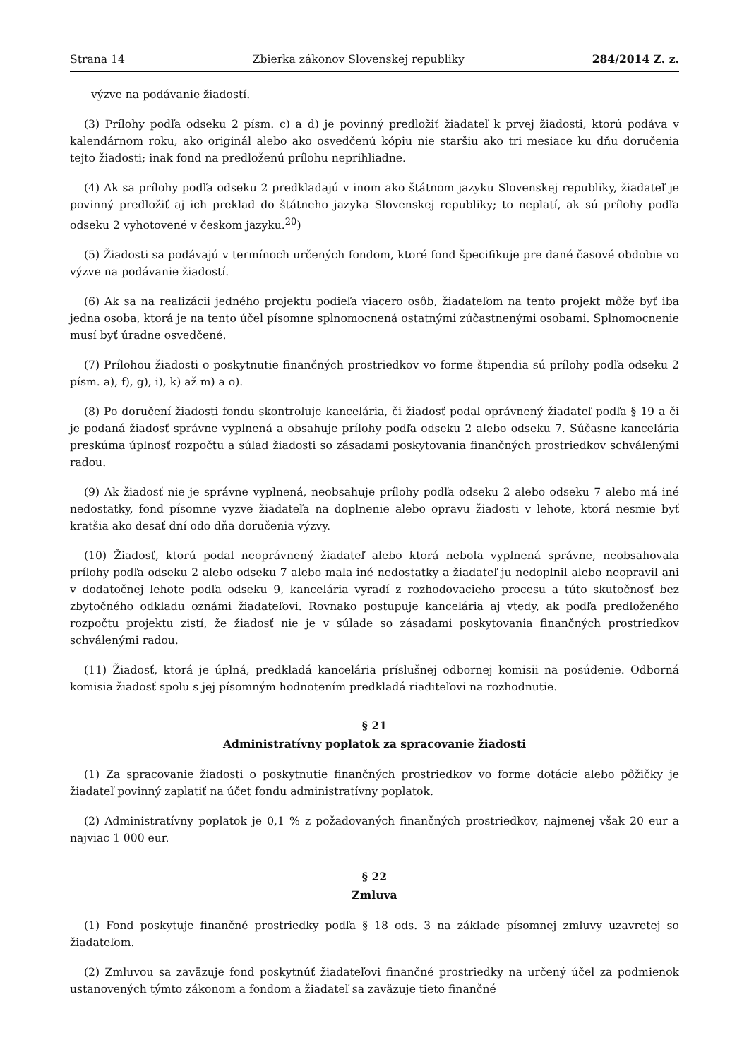Strana 14 Zbierka zákonov Slovenskej republiky 284/2014 Z. z.
výzve na podávanie žiadostí.
(3) Prílohy podľa odseku 2 písm. c) a d) je povinný predložiť žiadateľ k prvej žiadosti, ktorú podáva v kalendárnom roku, ako originál alebo ako osvedčenú kópiu nie staršiu ako tri mesiace ku dňu doručenia tejto žiadosti; inak fond na predloženú prílohu neprihliadne.
(4) Ak sa prílohy podľa odseku 2 predkladajú v inom ako štátnom jazyku Slovenskej republiky, žiadateľ je povinný predložiť aj ich preklad do štátneho jazyka Slovenskej republiky; to neplatí, ak sú prílohy podľa odseku 2 vyhotovené v českom jazyku.<sup>20</sup>)
(5) Žiadosti sa podávajú v termínoch určených fondom, ktoré fond špecifikuje pre dané časové obdobie vo výzve na podávanie žiadostí.
(6) Ak sa na realizácii jedného projektu podieľa viacero osôb, žiadateľom na tento projekt môže byť iba jedna osoba, ktorá je na tento účel písomne splnomocnená ostatnými zúčastnenými osobami. Splnomocnenie musí byť úradne osvedčené.
(7) Prílohou žiadosti o poskytnutie finančných prostriedkov vo forme štipendia sú prílohy podľa odseku 2 písm. a), f), g), i), k) až m) a o).
(8) Po doručení žiadosti fondu skontroluje kancelária, či žiadosť podal oprávnený žiadateľ podľa § 19 a či je podaná žiadosť správne vyplnená a obsahuje prílohy podľa odseku 2 alebo odseku 7. Súčasne kancelária preskúma úplnosť rozpočtu a súlad žiadosti so zásadami poskytovania finančných prostriedkov schválenými radou.
(9) Ak žiadosť nie je správne vyplnená, neobsahuje prílohy podľa odseku 2 alebo odseku 7 alebo má iné nedostatky, fond písomne vyzve žiadateľa na doplnenie alebo opravu žiadosti v lehote, ktorá nesmie byť kratšia ako desať dní odo dňa doručenia výzvy.
(10) Žiadosť, ktorú podal neoprávnený žiadateľ alebo ktorá nebola vyplnená správne, neobsahovala prílohy podľa odseku 2 alebo odseku 7 alebo mala iné nedostatky a žiadateľ ju nedoplnil alebo neopravil ani v dodatočnej lehote podľa odseku 9, kancelária vyradí z rozhodovacieho procesu a túto skutočnosť bez zbytočného odkladu oznámi žiadateľovi. Rovnako postupuje kancelária aj vtedy, ak podľa predloženého rozpočtu projektu zistí, že žiadosť nie je v súlade so zásadami poskytovania finančných prostriedkov schválenými radou.
(11) Žiadosť, ktorá je úplná, predkladá kancelária príslušnej odbornej komisii na posúdenie. Odborná komisia žiadosť spolu s jej písomným hodnotením predkladá riaditeľovi na rozhodnutie.
§ 21
Administratívny poplatok za spracovanie žiadosti
(1) Za spracovanie žiadosti o poskytnutie finančných prostriedkov vo forme dotácie alebo pôžičky je žiadateľ povinný zaplatiť na účet fondu administratívny poplatok.
(2) Administratívny poplatok je 0,1 % z požadovaných finančných prostriedkov, najmenej však 20 eur a najviac 1 000 eur.
§ 22
Zmluva
(1) Fond poskytuje finančné prostriedky podľa § 18 ods. 3 na základe písomnej zmluvy uzavretej so žiadateľom.
(2) Zmluvou sa zaväzuje fond poskytnúť žiadateľovi finančné prostriedky na určený účel za podmienok ustanovených týmto zákonom a fondom a žiadateľ sa zaväzuje tieto finančné